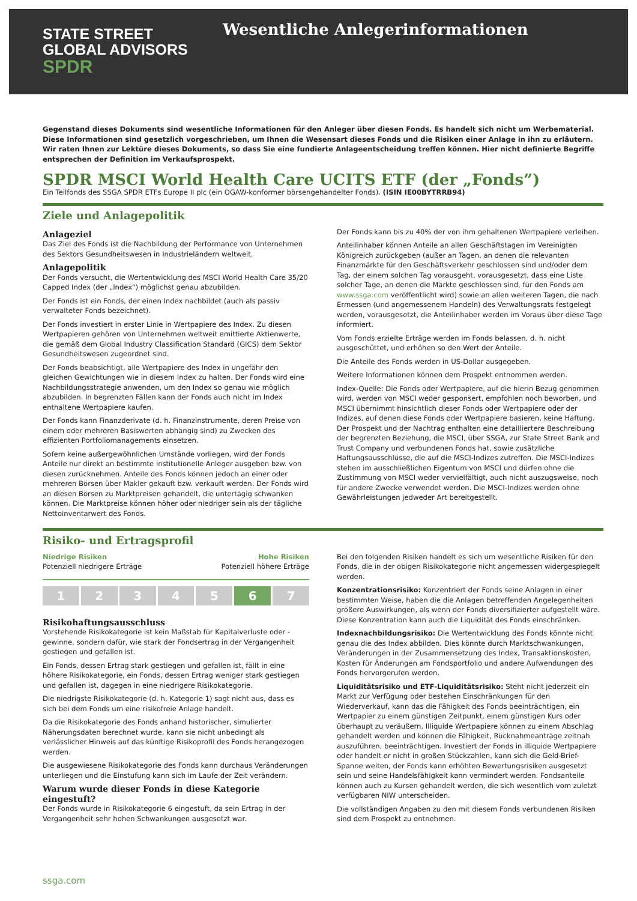STATE STREET
GLOBAL ADVISORS
SPDR
Wesentliche Anlegerinformationen
Gegenstand dieses Dokuments sind wesentliche Informationen für den Anleger über diesen Fonds. Es handelt sich nicht um Werbematerial. Diese Informationen sind gesetzlich vorgeschrieben, um Ihnen die Wesensart dieses Fonds und die Risiken einer Anlage in ihn zu erläutern. Wir raten Ihnen zur Lektüre dieses Dokuments, so dass Sie eine fundierte Anlageentscheidung treffen können. Hier nicht definierte Begriffe entsprechen der Definition im Verkaufsprospekt.
SPDR MSCI World Health Care UCITS ETF (der „Fonds”)
Ein Teilfonds des SSGA SPDR ETFs Europe II plc (ein OGAW-konformer börsengehandelter Fonds). (ISIN IE00BYTRRB94)
Ziele und Anlagepolitik
Anlageziel
Das Ziel des Fonds ist die Nachbildung der Performance von Unternehmen des Sektors Gesundheitswesen in Industrieländern weltweit.
Anlagepolitik
Der Fonds versucht, die Wertentwicklung des MSCI World Health Care 35/20 Capped Index (der „Index") möglichst genau abzubilden.
Der Fonds ist ein Fonds, der einen Index nachbildet (auch als passiv verwalteter Fonds bezeichnet).
Der Fonds investiert in erster Linie in Wertpapiere des Index. Zu diesen Wertpapieren gehören von Unternehmen weltweit emittierte Aktienwerte, die gemäß dem Global Industry Classification Standard (GICS) dem Sektor Gesundheitswesen zugeordnet sind.
Der Fonds beabsichtigt, alle Wertpapiere des Index in ungefähr den gleichen Gewichtungen wie in diesem Index zu halten. Der Fonds wird eine Nachbildungsstrategie anwenden, um den Index so genau wie möglich abzubilden. In begrenzten Fällen kann der Fonds auch nicht im Index enthaltene Wertpapiere kaufen.
Der Fonds kann Finanzderivate (d. h. Finanzinstrumente, deren Preise von einem oder mehreren Basiswerten abhängig sind) zu Zwecken des effizienten Portfoliomanagements einsetzen.
Sofern keine außergewöhnlichen Umstände vorliegen, wird der Fonds Anteile nur direkt an bestimmte institutionelle Anleger ausgeben bzw. von diesen zurücknehmen. Anteile des Fonds können jedoch an einer oder mehreren Börsen über Makler gekauft bzw. verkauft werden. Der Fonds wird an diesen Börsen zu Marktpreisen gehandelt, die untertägig schwanken können. Die Marktpreise können höher oder niedriger sein als der tägliche Nettoinventarwert des Fonds.
Der Fonds kann bis zu 40% der von ihm gehaltenen Wertpapiere verleihen.
Anteilinhaber können Anteile an allen Geschäftstagen im Vereinigten Königreich zurückgeben (außer an Tagen, an denen die relevanten Finanzmärkte für den Geschäftsverkehr geschlossen sind und/oder dem Tag, der einem solchen Tag vorausgeht, vorausgesetzt, dass eine Liste solcher Tage, an denen die Märkte geschlossen sind, für den Fonds am www.ssga.com veröffentlicht wird) sowie an allen weiteren Tagen, die nach Ermessen (und angemessenem Handeln) des Verwaltungsrats festgelegt werden, vorausgesetzt, die Anteilinhaber werden im Voraus über diese Tage informiert.
Vom Fonds erzielte Erträge werden im Fonds belassen, d. h. nicht ausgeschüttet, und erhöhen so den Wert der Anteile.
Die Anteile des Fonds werden in US-Dollar ausgegeben.
Weitere Informationen können dem Prospekt entnommen werden.
Index-Quelle: Die Fonds oder Wertpapiere, auf die hierin Bezug genommen wird, werden von MSCI weder gesponsert, empfohlen noch beworben, und MSCI übernimmt hinsichtlich dieser Fonds oder Wertpapiere oder der Indizes, auf denen diese Fonds oder Wertpapiere basieren, keine Haftung. Der Prospekt und der Nachtrag enthalten eine detailliertere Beschreibung der begrenzten Beziehung, die MSCI, über SSGA, zur State Street Bank and Trust Company und verbundenen Fonds hat, sowie zusätzliche Haftungsausschlüsse, die auf die MSCI-Indizes zutreffen. Die MSCI-Indizes stehen im ausschließlichen Eigentum von MSCI und dürfen ohne die Zustimmung von MSCI weder vervielfältigt, auch nicht auszugsweise, noch für andere Zwecke verwendet werden. Die MSCI-Indizes werden ohne Gewährleistungen jedweder Art bereitgestellt.
Risiko- und Ertragsprofil
Niedrige Risiken
Potenziell niedrigere Erträge
Hohe Risiken
Potenziell höhere Erträge
1 2 3 4 5 6 7
Risikohaftungsausschluss
Vorstehende Risikokategorie ist kein Maßstab für Kapitalverluste oder -gewinne, sondern dafür, wie stark der Fondsertrag in der Vergangenheit gestiegen und gefallen ist.
Ein Fonds, dessen Ertrag stark gestiegen und gefallen ist, fällt in eine höhere Risikokategorie, ein Fonds, dessen Ertrag weniger stark gestiegen und gefallen ist, dagegen in eine niedrigere Risikokategorie.
Die niedrigste Risikokategorie (d. h. Kategorie 1) sagt nicht aus, dass es sich bei dem Fonds um eine risikofreie Anlage handelt.
Da die Risikokategorie des Fonds anhand historischer, simulierter Näherungsdaten berechnet wurde, kann sie nicht unbedingt als verlässlicher Hinweis auf das künftige Risikoprofil des Fonds herangezogen werden.
Die ausgewiesene Risikokategorie des Fonds kann durchaus Veränderungen unterliegen und die Einstufung kann sich im Laufe der Zeit verändern.
Warum wurde dieser Fonds in diese Kategorie eingestuft?
Der Fonds wurde in Risikokategorie 6 eingestuft, da sein Ertrag in der Vergangenheit sehr hohen Schwankungen ausgesetzt war.
Bei den folgenden Risiken handelt es sich um wesentliche Risiken für den Fonds, die in der obigen Risikokategorie nicht angemessen widergespiegelt werden.
Konzentrationsrisiko: Konzentriert der Fonds seine Anlagen in einer bestimmten Weise, haben die die Anlagen betreffenden Angelegenheiten größere Auswirkungen, als wenn der Fonds diversifizierter aufgestellt wäre. Diese Konzentration kann auch die Liquidität des Fonds einschränken.
Indexnachbildungsrisiko: Die Wertentwicklung des Fonds könnte nicht genau die des Index abbilden. Dies könnte durch Marktschwankungen, Veränderungen in der Zusammensetzung des Index, Transaktionskosten, Kosten für Änderungen am Fondsportfolio und andere Aufwendungen des Fonds hervorgerufen werden.
Liquiditätsrisiko und ETF-Liquiditätsrisiko: Steht nicht jederzeit ein Markt zur Verfügung oder bestehen Einschränkungen für den Wiederverkauf, kann das die Fähigkeit des Fonds beeinträchtigen, ein Wertpapier zu einem günstigen Zeitpunkt, einem günstigen Kurs oder überhaupt zu veräußern. Illiquide Wertpapiere können zu einem Abschlag gehandelt werden und können die Fähigkeit, Rücknahmeanträge zeitnah auszuführen, beeinträchtigen. Investiert der Fonds in illiquide Wertpapiere oder handelt er nicht in großen Stückzahlen, kann sich die Geld-Brief-Spanne weiten, der Fonds kann erhöhten Bewertungsrisiken ausgesetzt sein und seine Handelsfähigkeit kann vermindert werden. Fondsanteile können auch zu Kursen gehandelt werden, die sich wesentlich vom zuletzt verfügbaren NIW unterscheiden.
Die vollständigen Angaben zu den mit diesem Fonds verbundenen Risiken sind dem Prospekt zu entnehmen.
ssga.com